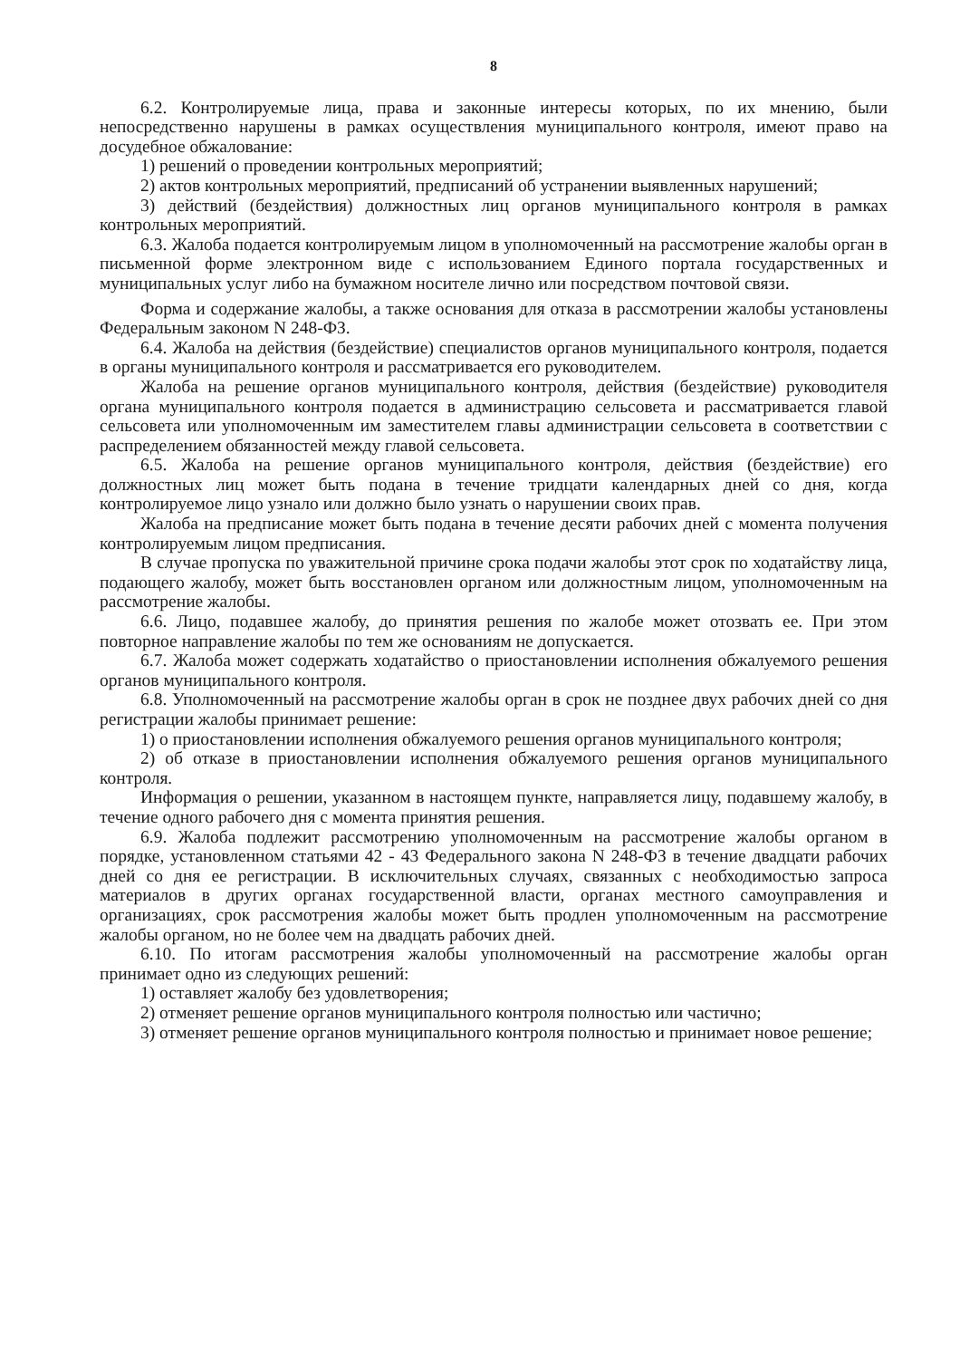8
6.2. Контролируемые лица, права и законные интересы которых, по их мнению, были непосредственно нарушены в рамках осуществления муниципального контроля, имеют право на досудебное обжалование:
1) решений о проведении контрольных мероприятий;
2) актов контрольных мероприятий, предписаний об устранении выявленных нарушений;
3) действий (бездействия) должностных лиц органов муниципального контроля в рамках контрольных мероприятий.
6.3. Жалоба подается контролируемым лицом в уполномоченный на рассмотрение жалобы орган в письменной форме электронном виде с использованием Единого портала государственных и муниципальных услуг либо на бумажном носителе лично или посредством почтовой связи.
Форма и содержание жалобы, а также основания для отказа в рассмотрении жалобы установлены Федеральным законом N 248-ФЗ.
6.4. Жалоба на действия (бездействие) специалистов органов муниципального контроля, подается в органы муниципального контроля и рассматривается его руководителем.
Жалоба на решение органов муниципального контроля, действия (бездействие) руководителя органа муниципального контроля подается в администрацию сельсовета и рассматривается главой сельсовета или уполномоченным им заместителем главы администрации сельсовета в соответствии с распределением обязанностей между главой сельсовета.
6.5. Жалоба на решение органов муниципального контроля, действия (бездействие) его должностных лиц может быть подана в течение тридцати календарных дней со дня, когда контролируемое лицо узнало или должно было узнать о нарушении своих прав.
Жалоба на предписание может быть подана в течение десяти рабочих дней с момента получения контролируемым лицом предписания.
В случае пропуска по уважительной причине срока подачи жалобы этот срок по ходатайству лица, подающего жалобу, может быть восстановлен органом или должностным лицом, уполномоченным на рассмотрение жалобы.
6.6. Лицо, подавшее жалобу, до принятия решения по жалобе может отозвать ее. При этом повторное направление жалобы по тем же основаниям не допускается.
6.7. Жалоба может содержать ходатайство о приостановлении исполнения обжалуемого решения органов муниципального контроля.
6.8. Уполномоченный на рассмотрение жалобы орган в срок не позднее двух рабочих дней со дня регистрации жалобы принимает решение:
1) о приостановлении исполнения обжалуемого решения органов муниципального контроля;
2) об отказе в приостановлении исполнения обжалуемого решения органов муниципального контроля.
Информация о решении, указанном в настоящем пункте, направляется лицу, подавшему жалобу, в течение одного рабочего дня с момента принятия решения.
6.9. Жалоба подлежит рассмотрению уполномоченным на рассмотрение жалобы органом в порядке, установленном статьями 42 - 43 Федерального закона N 248-ФЗ в течение двадцати рабочих дней со дня ее регистрации. В исключительных случаях, связанных с необходимостью запроса материалов в других органах государственной власти, органах местного самоуправления и организациях, срок рассмотрения жалобы может быть продлен уполномоченным на рассмотрение жалобы органом, но не более чем на двадцать рабочих дней.
6.10. По итогам рассмотрения жалобы уполномоченный на рассмотрение жалобы орган принимает одно из следующих решений:
1) оставляет жалобу без удовлетворения;
2) отменяет решение органов муниципального контроля полностью или частично;
3) отменяет решение органов муниципального контроля полностью и принимает новое решение;